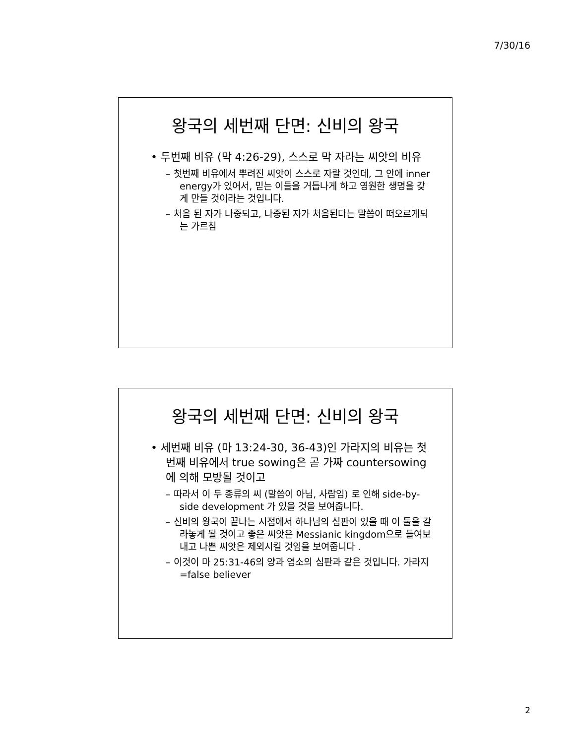7/30/16
왕국의 세번째 단면: 신비의 왕국
• 두번째 비유 (막 4:26-29), 스스로 막 자라는 씨앗의 비유
– 첫번째 비유에서 뿌려진 씨앗이 스스로 자랄 것인데, 그 안에 inner energy가 있어서, 믿는 이들을 거듭나게 하고 영원한 생명을 갖게 만들 것이라는 것입니다.
– 처음 된 자가 나중되고, 나중된 자가 처음된다는 말씀이 떠오르게되는 가르침
왕국의 세번째 단면: 신비의 왕국
• 세번째 비유 (마 13:24-30, 36-43)인 가라지의 비유는 첫번째 비유에서 true sowing은 곧 가짜 countersowing에 의해 모방될 것이고
– 따라서 이 두 종류의 씨 (말씀이 아님, 사람임) 로 인해 side-by-side development 가 있을 것을 보여줍니다.
– 신비의 왕국이 끝나는 시점에서 하나님의 심판이 있을 때 이 둘을 갈라놓게 될 것이고 좋은 씨앗은 Messianic kingdom으로 들여보내고 나쁜 씨앗은 제외시킬 것임을 보여줍니다 .
– 이것이 마 25:31-46의 양과 염소의 심판과 같은 것입니다. 가라지=false believer
2